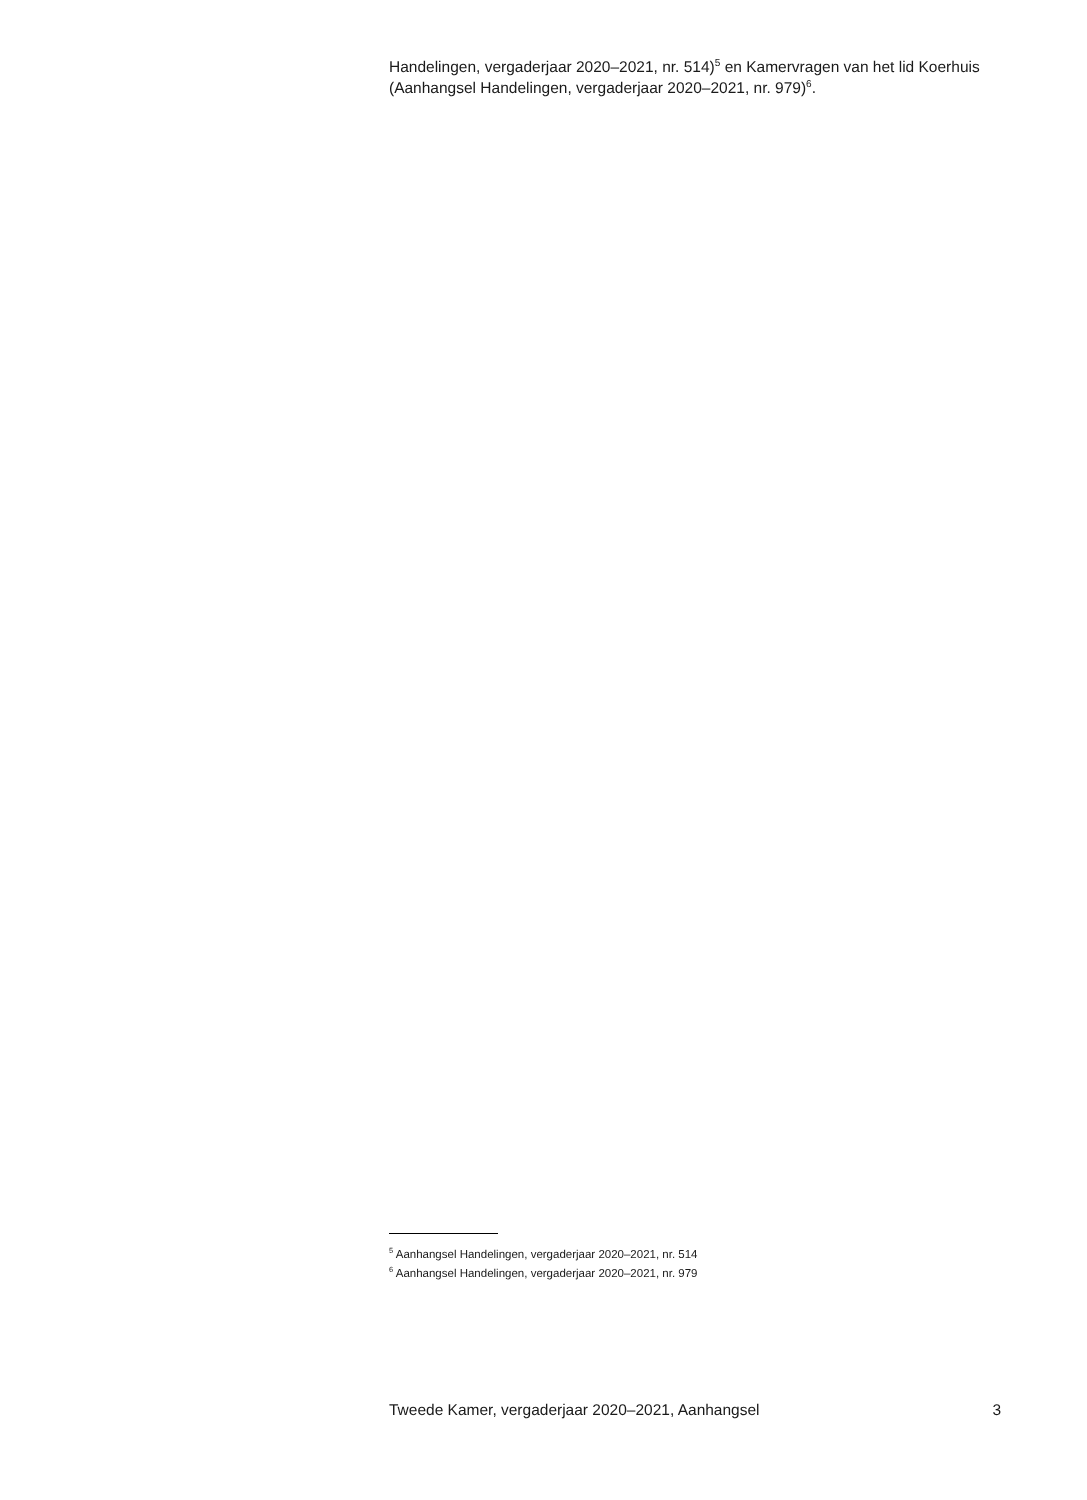Handelingen, vergaderjaar 2020–2021, nr. 514)<sup>5</sup> en Kamervragen van het lid Koerhuis (Aanhangsel Handelingen, vergaderjaar 2020–2021, nr. 979)<sup>6</sup>.
<sup>5</sup> Aanhangsel Handelingen, vergaderjaar 2020–2021, nr. 514
<sup>6</sup> Aanhangsel Handelingen, vergaderjaar 2020–2021, nr. 979
Tweede Kamer, vergaderjaar 2020–2021, Aanhangsel 3